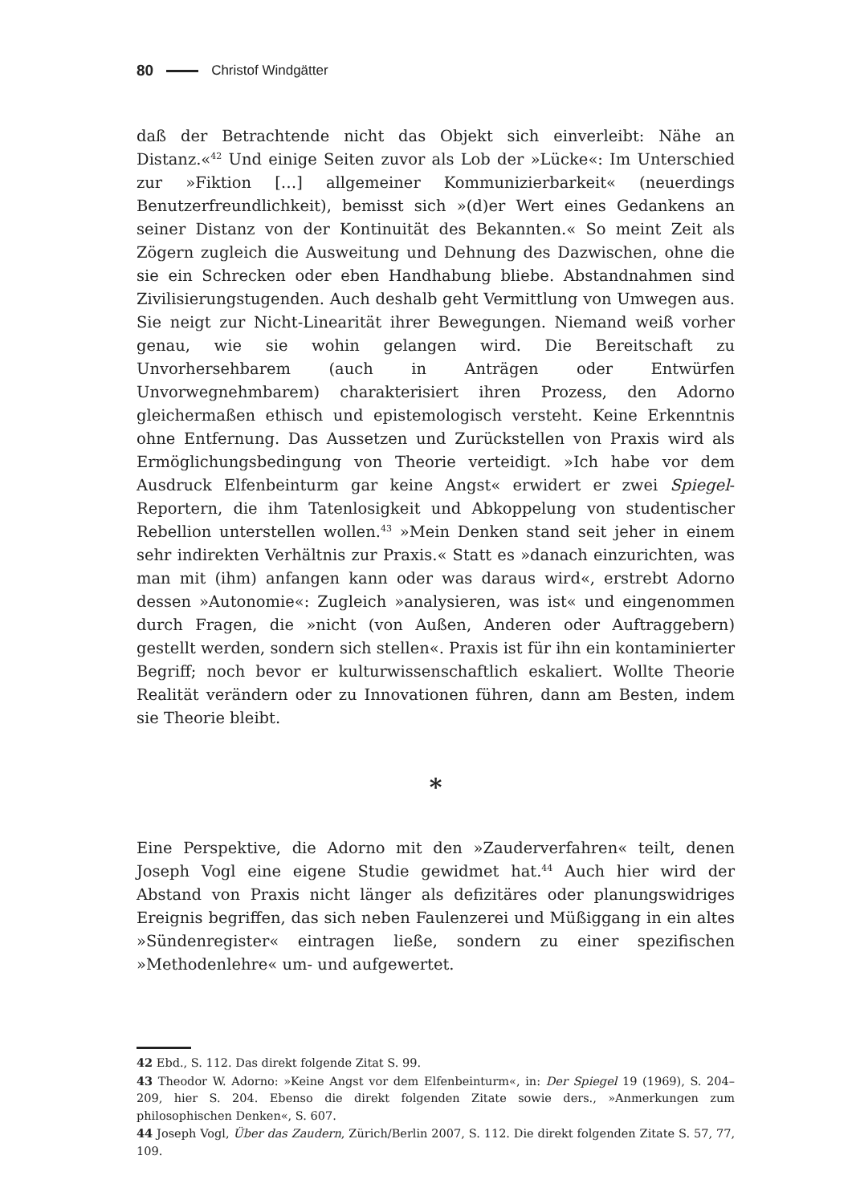80 Christof Windgätter
daß der Betrachtende nicht das Objekt sich einverleibt: Nähe an Distanz.«<sup>42</sup> Und einige Seiten zuvor als Lob der »Lücke«: Im Unterschied zur »Fiktion […] allgemeiner Kommunizierbarkeit« (neuerdings Benutzerfreundlichkeit), bemisst sich »(d)er Wert eines Gedankens an seiner Distanz von der Kontinuität des Bekannten.« So meint Zeit als Zögern zugleich die Ausweitung und Dehnung des Dazwischen, ohne die sie ein Schrecken oder eben Handhabung bliebe. Abstandnahmen sind Zivilisierungstugenden. Auch deshalb geht Vermittlung von Umwegen aus. Sie neigt zur Nicht-Linearität ihrer Bewegungen. Niemand weiß vorher genau, wie sie wohin gelangen wird. Die Bereitschaft zu Unvorhersehbarem (auch in Anträgen oder Entwürfen Unvorwegnehmbarem) charakterisiert ihren Prozess, den Adorno gleichermaßen ethisch und epistemologisch versteht. Keine Erkenntnis ohne Entfernung. Das Aussetzen und Zurückstellen von Praxis wird als Ermöglichungsbedingung von Theorie verteidigt. »Ich habe vor dem Ausdruck Elfenbeinturm gar keine Angst« erwidert er zwei Spiegel-Reportern, die ihm Tatenlosigkeit und Abkoppelung von studentischer Rebellion unterstellen wollen.<sup>43</sup> »Mein Denken stand seit jeher in einem sehr indirekten Verhältnis zur Praxis.« Statt es »danach einzurichten, was man mit (ihm) anfangen kann oder was daraus wird«, erstrebt Adorno dessen »Autonomie«: Zugleich »analysieren, was ist« und eingenommen durch Fragen, die »nicht (von Außen, Anderen oder Auftraggebern) gestellt werden, sondern sich stellen«. Praxis ist für ihn ein kontaminierter Begriff; noch bevor er kulturwissenschaftlich eskaliert. Wollte Theorie Realität verändern oder zu Innovationen führen, dann am Besten, indem sie Theorie bleibt.
*
Eine Perspektive, die Adorno mit den »Zauderverfahren« teilt, denen Joseph Vogl eine eigene Studie gewidmet hat.<sup>44</sup> Auch hier wird der Abstand von Praxis nicht länger als defizitäres oder planungswidriges Ereignis begriffen, das sich neben Faulenzerei und Müßiggang in ein altes »Sündenregister« eintragen ließe, sondern zu einer spezifischen »Methodenlehre« um- und aufgewertet.
42 Ebd., S. 112. Das direkt folgende Zitat S. 99.
43 Theodor W. Adorno: »Keine Angst vor dem Elfenbeinturm«, in: Der Spiegel 19 (1969), S. 204–209, hier S. 204. Ebenso die direkt folgenden Zitate sowie ders., »Anmerkungen zum philosophischen Denken«, S. 607.
44 Joseph Vogl, Über das Zaudern, Zürich/Berlin 2007, S. 112. Die direkt folgenden Zitate S. 57, 77, 109.